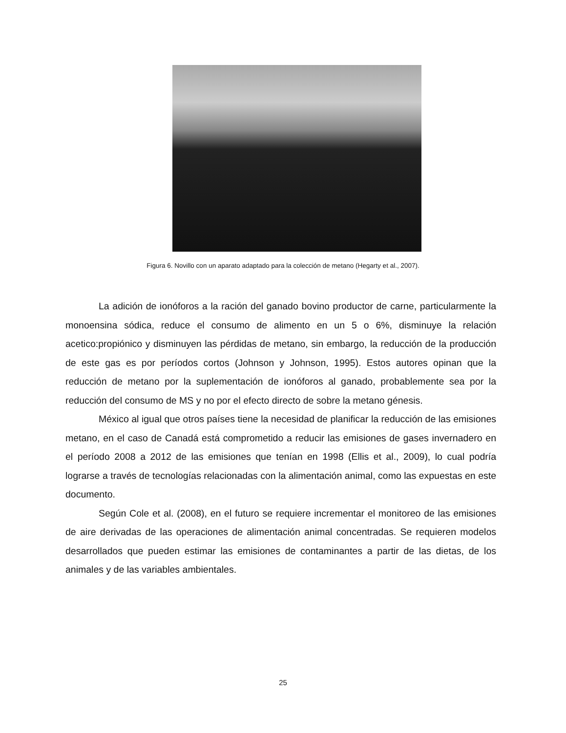Figura 6. Novillo con un aparato adaptado para la colección de metano (Hegarty et al., 2007).
La adición de ionóforos a la ración del ganado bovino productor de carne, particularmente la monoensina sódica, reduce el consumo de alimento en un 5 o 6%, disminuye la relación acetico:propiónico y disminuyen las pérdidas de metano, sin embargo, la reducción de la producción de este gas es por períodos cortos (Johnson y Johnson, 1995). Estos autores opinan que la reducción de metano por la suplementación de ionóforos al ganado, probablemente sea por la reducción del consumo de MS y no por el efecto directo de sobre la metano génesis.
México al igual que otros países tiene la necesidad de planificar la reducción de las emisiones metano, en el caso de Canadá está comprometido a reducir las emisiones de gases invernadero en el período 2008 a 2012 de las emisiones que tenían en 1998 (Ellis et al., 2009), lo cual podría lograrse a través de tecnologías relacionadas con la alimentación animal, como las expuestas en este documento.
Según Cole et al. (2008), en el futuro se requiere incrementar el monitoreo de las emisiones de aire derivadas de las operaciones de alimentación animal concentradas. Se requieren modelos desarrollados que pueden estimar las emisiones de contaminantes a partir de las dietas, de los animales y de las variables ambientales.
25